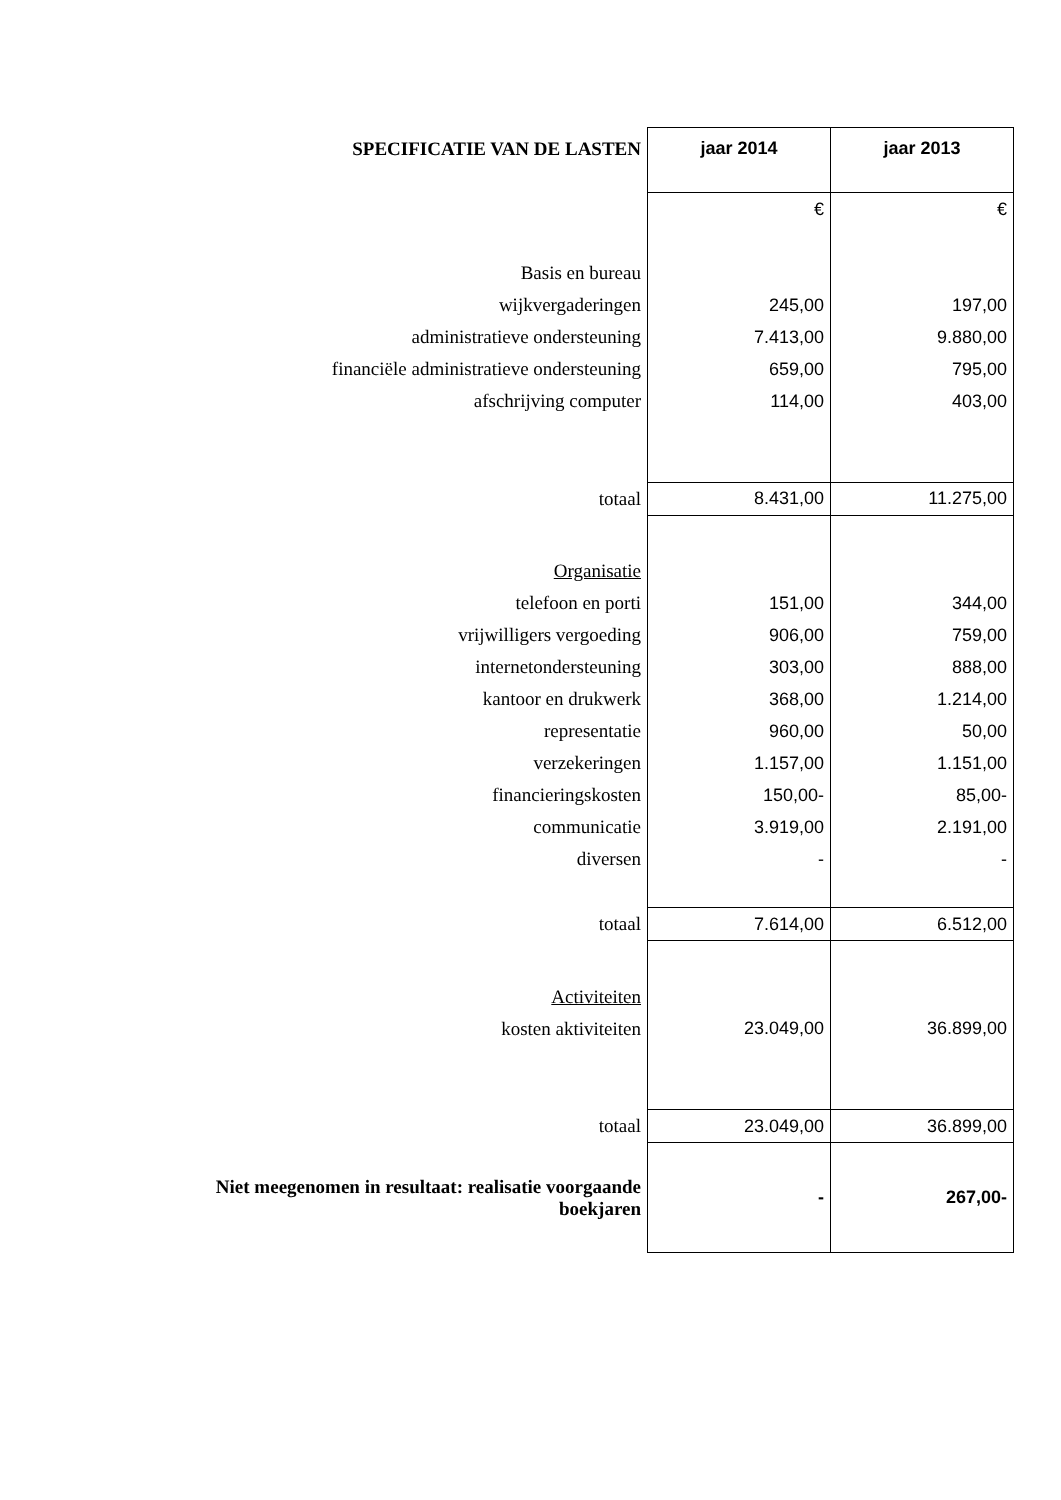| SPECIFICATIE VAN DE LASTEN | jaar 2014 | jaar 2013 |
| | € | € |
| Basis en bureau | | |
| wijkvergaderingen | 245,00 | 197,00 |
| administratieve ondersteuning | 7.413,00 | 9.880,00 |
| financiële administratieve ondersteuning | 659,00 | 795,00 |
| afschrijving computer | 114,00 | 403,00 |
| totaal | 8.431,00 | 11.275,00 |
| Organisatie | | |
| telefoon en porti | 151,00 | 344,00 |
| vrijwilligers vergoeding | 906,00 | 759,00 |
| internetondersteuning | 303,00 | 888,00 |
| kantoor en drukwerk | 368,00 | 1.214,00 |
| representatie | 960,00 | 50,00 |
| verzekeringen | 1.157,00 | 1.151,00 |
| financieringskosten | 150,00- | 85,00- |
| communicatie | 3.919,00 | 2.191,00 |
| diversen | - | - |
| totaal | 7.614,00 | 6.512,00 |
| Activiteiten | | |
| kosten aktiviteiten | 23.049,00 | 36.899,00 |
| totaal | 23.049,00 | 36.899,00 |
| Niet meegenomen in resultaat: realisatie voorgaande boekjaren | - | 267,00- |